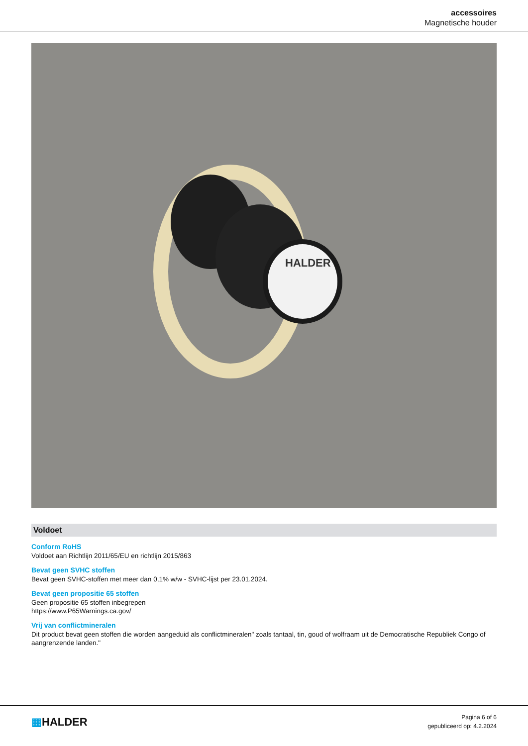accessoires
Magnetische houder
HALDER
Voldoet
Conform RoHS
Voldoet aan Richtlijn 2011/65/EU en richtlijn 2015/863
Bevat geen SVHC stoffen
Bevat geen SVHC-stoffen met meer dan 0,1% w/w - SVHC-lijst per 23.01.2024.
Bevat geen propositie 65 stoffen
Geen propositie 65 stoffen inbegrepen
https://www.P65Warnings.ca.gov/
Vrij van conflictmineralen
Dit product bevat geen stoffen die worden aangeduid als conflictmineralen" zoals tantaal, tin, goud of wolfraam uit de Democratische Republiek Congo of aangrenzende landen."
▦HALDER
Pagina 6 of 6
gepubliceerd op: 4.2.2024